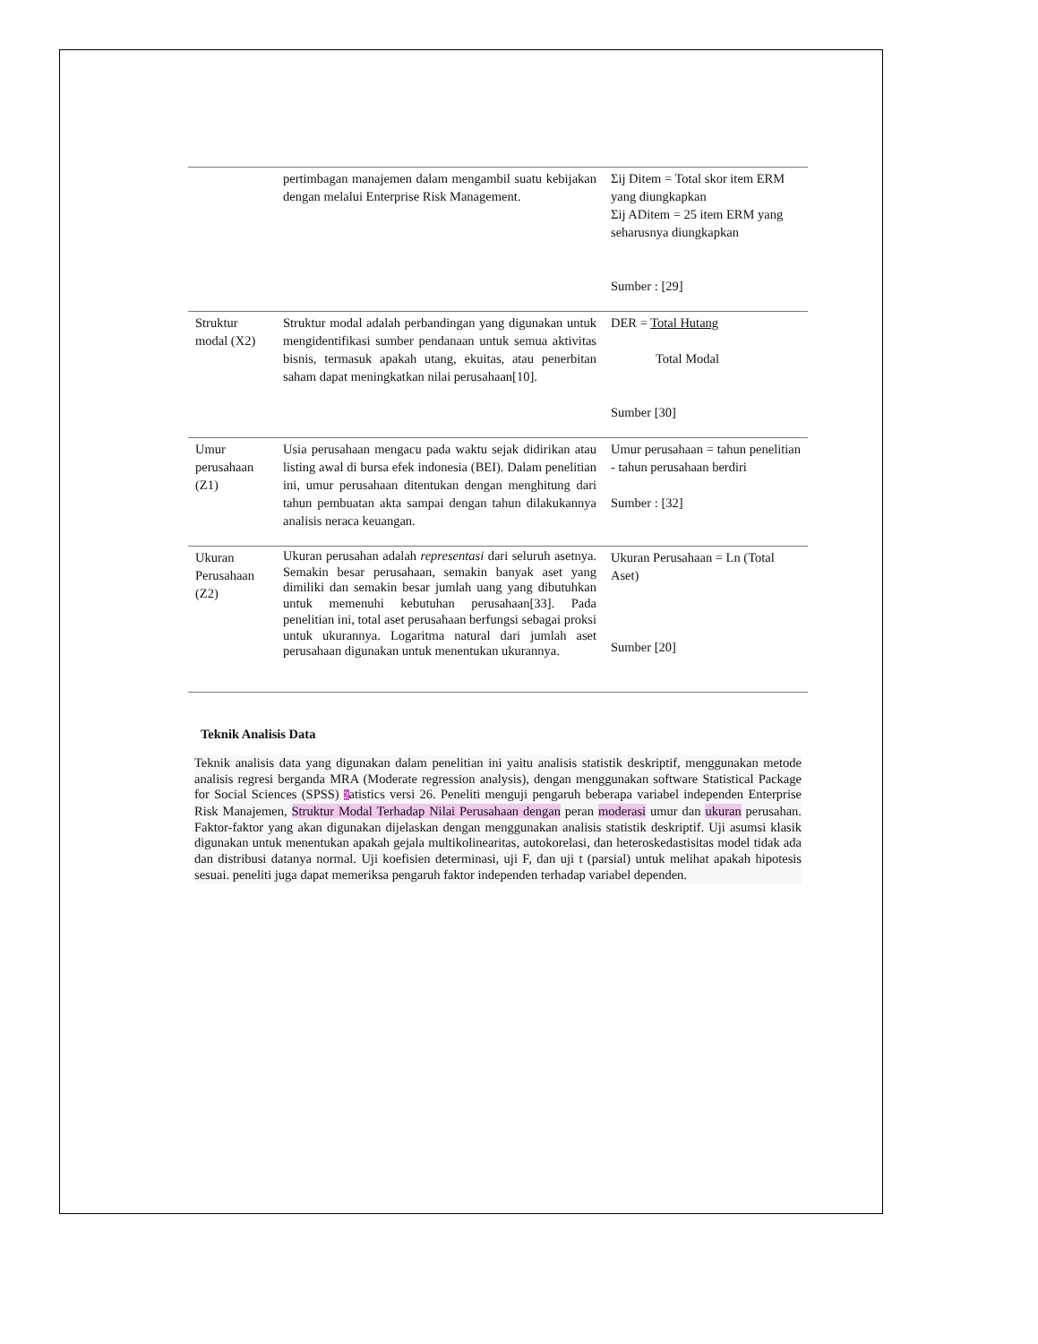| | pertimbagan manajemen dalam mengambil suatu kebijakan dengan melalui Enterprise Risk Management. | Σij Ditem = Total skor item ERM yang diungkapkan Σij ADitem = 25 item ERM yang seharusnya diungkapkan Sumber : [29] |
| Struktur modal (X2) | Struktur modal adalah perbandingan yang digunakan untuk mengidentifikasi sumber pendanaan untuk semua aktivitas bisnis, termasuk apakah utang, ekuitas, atau penerbitan saham dapat meningkatkan nilai perusahaan[10]. | DER = Total Hutang Total Modal Sumber [30] |
| Umur perusahaan (Z1) | Usia perusahaan mengacu pada waktu sejak didirikan atau listing awal di bursa efek indonesia (BEI). Dalam penelitian ini, umur perusahaan ditentukan dengan menghitung dari tahun pembuatan akta sampai dengan tahun dilakukannya analisis neraca keuangan. | Umur perusahaan = tahun penelitian - tahun perusahaan berdiri Sumber : [32] |
| Ukuran Perusahaan (Z2) | Ukuran perusahan adalah representasi dari seluruh asetnya. Semakin besar perusahaan, semakin banyak aset yang dimiliki dan semakin besar jumlah uang yang dibutuhkan untuk memenuhi kebutuhan perusahaan[33]. Pada penelitian ini, total aset perusahaan berfungsi sebagai proksi untuk ukurannya. Logaritma natural dari jumlah aset perusahaan digunakan untuk menentukan ukurannya. | Ukuran Perusahaan = Ln (Total Aset) Sumber [20] |
Teknik Analisis Data
Teknik analisis data yang digunakan dalam penelitian ini yaitu analisis statistik deskriptif, menggunakan metode analisis regresi berganda MRA (Moderate regression analysis), dengan menggunakan software Statistical Package for Social Sciences (SPSS) 2atistics versi 26. Peneliti menguji pengaruh beberapa variabel independen Enterprise Risk Manajemen, Struktur Modal Terhadap Nilai Perusahaan dengan peran moderasi umur dan ukuran perusahan. Faktor-faktor yang akan digunakan dijelaskan dengan menggunakan analisis statistik deskriptif. Uji asumsi klasik digunakan untuk menentukan apakah gejala multikolinearitas, autokorelasi, dan heteroskedastisitas model tidak ada dan distribusi datanya normal. Uji koefisien determinasi, uji F, dan uji t (parsial) untuk melihat apakah hipotesis sesuai. peneliti juga dapat memeriksa pengaruh faktor independen terhadap variabel dependen.